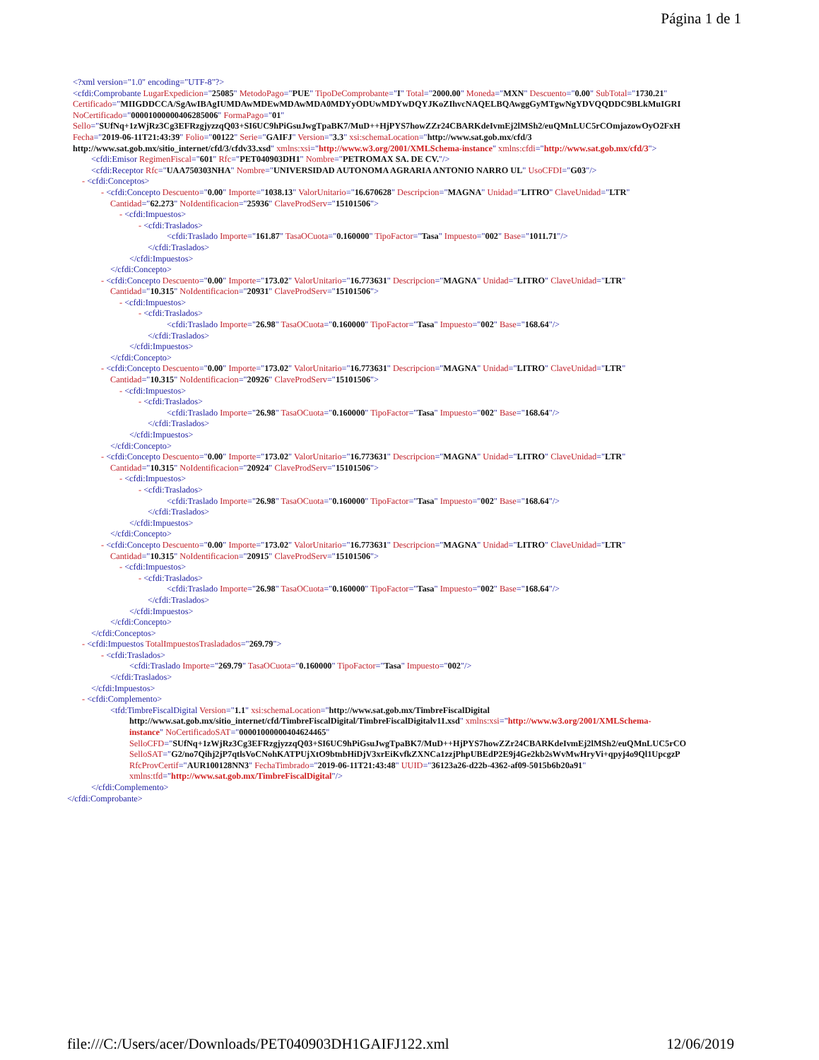Página 1 de 1
<?xml version="1.0" encoding="UTF-8"?>
<cfdi:Comprobante LugarExpedicion="25085" MetodoPago="PUE" TipoDeComprobante="I" Total="2000.00" Moneda="MXN" Descuento="0.00" SubTotal="1730.21"
Certificado="MIIGDDCCA/SgAwIBAgIUMDAwMDEwMDAwMDA0MDYyODUwMDYwDQYJKoZIhvcNAQELBQAwggGyMTgwNgYDVQQDDC9BLkMuIGRI
NoCertificado="00001000000406285006" FormaPago="01"
Sello="SUfNq+1zWjRz3Cg3EFRzgjyzzqQ03+SI6UC9hPiGsuJwgTpaBK7/MuD++HjPYS7howZZr24CBARKdeIvmEj2lMSh2/euQMnLUC5rCOmjazowOyO2FxH
Fecha="2019-06-11T21:43:39" Folio="00122" Serie="GAIFJ" Version="3.3" xsi:schemaLocation="http://www.sat.gob.mx/cfd/3
http://www.sat.gob.mx/sitio_internet/cfd/3/cfdv33.xsd" xmlns:xsi="http://www.w3.org/2001/XMLSchema-instance" xmlns:cfdi="http://www.sat.gob.mx/cfd/3">
<cfdi:Emisor RegimenFiscal="601" Rfc="PET040903DH1" Nombre="PETROMAX SA. DE CV."/>
<cfdi:Receptor Rfc="UAA750303NHA" Nombre="UNIVERSIDAD AUTONOMA AGRARIA ANTONIO NARRO UL" UsoCFDI="G03"/>
- <cfdi:Conceptos>
- <cfdi:Concepto Descuento="0.00" Importe="1038.13" ValorUnitario="16.670628" Descripcion="MAGNA" Unidad="LITRO" ClaveUnidad="LTR"
Cantidad="62.273" NoIdentificacion="25936" ClaveProdServ="15101506">
- <cfdi:Impuestos>
- <cfdi:Traslados>
<cfdi:Traslado Importe="161.87" TasaOCuota="0.160000" TipoFactor="Tasa" Impuesto="002" Base="1011.71"/>
</cfdi:Traslados>
</cfdi:Impuestos>
</cfdi:Concepto>
- <cfdi:Concepto Descuento="0.00" Importe="173.02" ValorUnitario="16.773631" Descripcion="MAGNA" Unidad="LITRO" ClaveUnidad="LTR"
Cantidad="10.315" NoIdentificacion="20931" ClaveProdServ="15101506">
- <cfdi:Impuestos>
- <cfdi:Traslados>
<cfdi:Traslado Importe="26.98" TasaOCuota="0.160000" TipoFactor="Tasa" Impuesto="002" Base="168.64"/>
</cfdi:Traslados>
</cfdi:Impuestos>
</cfdi:Concepto>
- <cfdi:Concepto Descuento="0.00" Importe="173.02" ValorUnitario="16.773631" Descripcion="MAGNA" Unidad="LITRO" ClaveUnidad="LTR"
Cantidad="10.315" NoIdentificacion="20926" ClaveProdServ="15101506">
- <cfdi:Impuestos>
- <cfdi:Traslados>
<cfdi:Traslado Importe="26.98" TasaOCuota="0.160000" TipoFactor="Tasa" Impuesto="002" Base="168.64"/>
</cfdi:Traslados>
</cfdi:Impuestos>
</cfdi:Concepto>
- <cfdi:Concepto Descuento="0.00" Importe="173.02" ValorUnitario="16.773631" Descripcion="MAGNA" Unidad="LITRO" ClaveUnidad="LTR"
Cantidad="10.315" NoIdentificacion="20924" ClaveProdServ="15101506">
- <cfdi:Impuestos>
- <cfdi:Traslados>
<cfdi:Traslado Importe="26.98" TasaOCuota="0.160000" TipoFactor="Tasa" Impuesto="002" Base="168.64"/>
</cfdi:Traslados>
</cfdi:Impuestos>
</cfdi:Concepto>
- <cfdi:Concepto Descuento="0.00" Importe="173.02" ValorUnitario="16.773631" Descripcion="MAGNA" Unidad="LITRO" ClaveUnidad="LTR"
Cantidad="10.315" NoIdentificacion="20915" ClaveProdServ="15101506">
- <cfdi:Impuestos>
- <cfdi:Traslados>
<cfdi:Traslado Importe="26.98" TasaOCuota="0.160000" TipoFactor="Tasa" Impuesto="002" Base="168.64"/>
</cfdi:Traslados>
</cfdi:Impuestos>
</cfdi:Concepto>
</cfdi:Conceptos>
- <cfdi:Impuestos TotalImpuestosTrasladados="269.79">
- <cfdi:Traslados>
<cfdi:Traslado Importe="269.79" TasaOCuota="0.160000" TipoFactor="Tasa" Impuesto="002"/>
</cfdi:Traslados>
</cfdi:Impuestos>
- <cfdi:Complemento>
<tfd:TimbreFiscalDigital Version="1.1" xsi:schemaLocation="http://www.sat.gob.mx/TimbreFiscalDigital
http://www.sat.gob.mx/sitio_internet/cfd/TimbreFiscalDigital/TimbreFiscalDigitalv11.xsd" xmlns:xsi="http://www.w3.org/2001/XMLSchema-
instance" NoCertificadoSAT="00001000000404624465"
SelloCFD="SUfNq+1zWjRz3Cg3EFRzgjyzzqQ03+SI6UC9hPiGsuJwgTpaBK7/MuD++HjPYS7howZZr24CBARKdeIvmEj2lMSh2/euQMnLUC5rCO
SelloSAT="G2/no7Qihj2jP7qtlsVoCNohKATPUjXtO9btnbHiDjV3xrEiKvfkZXNCa1zzjPhpUBEdP2E9j4Ge2kb2sWvMwHryVi+qpyj4o9Ql1UpcgzP
RfcProvCertif="AUR100128NN3" FechaTimbrado="2019-06-11T21:43:48" UUID="36123a26-d22b-4362-af09-5015b6b20a91"
xmlns:tfd="http://www.sat.gob.mx/TimbreFiscalDigital"/>
</cfdi:Complemento>
</cfdi:Comprobante>
file:///C:/Users/acer/Downloads/PET040903DH1GAIFJ122.xml 12/06/2019